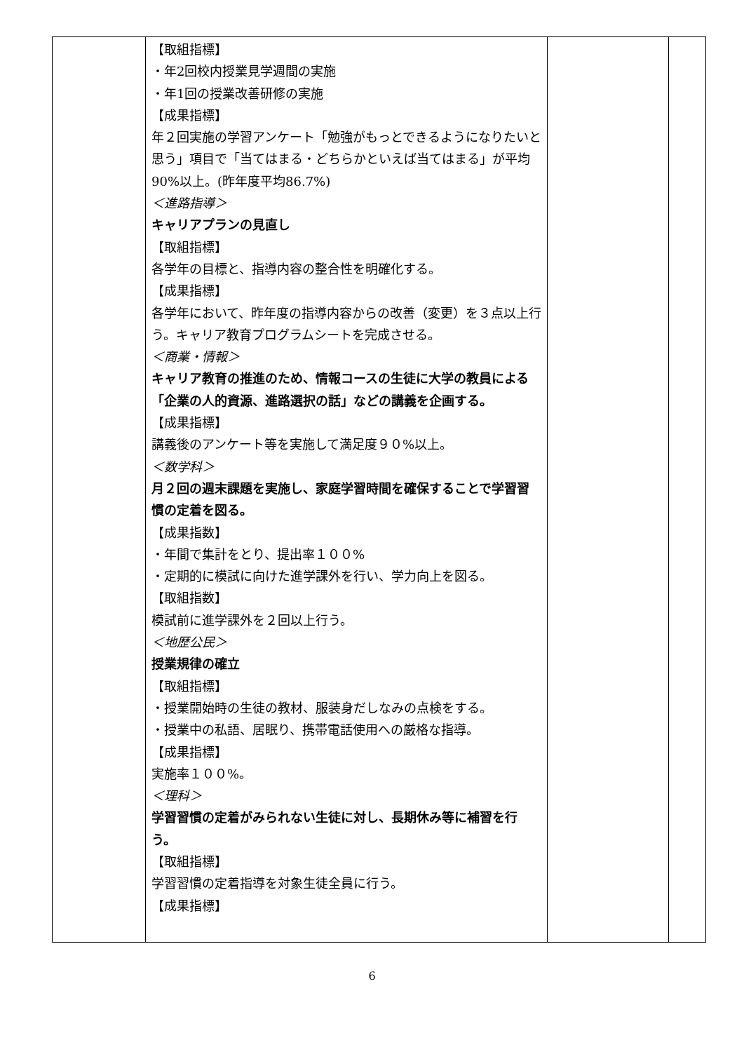| | 【取組指標】 ・年2回校内授業見学週間の実施 ・年1回の授業改善研修の実施 【成果指標】 年２回実施の学習アンケート「勉強がもっとできるようになりたいと思う」項目で「当てはまる・どちらかといえば当てはまる」が平均90%以上。(昨年度平均86.7%) ＜進路指導＞ キャリアプランの見直し 【取組指標】 各学年の目標と、指導内容の整合性を明確化する。 【成果指標】 各学年において、昨年度の指導内容からの改善（変更）を３点以上行う。キャリア教育プログラムシートを完成させる。 ＜商業・情報＞ キャリア教育の推進のため、情報コースの生徒に大学の教員による「企業の人的資源、進路選択の話」などの講義を企画する。 【成果指標】 講義後のアンケート等を実施して満足度９０%以上。 ＜数学科＞ 月２回の週末課題を実施し、家庭学習時間を確保することで学習習慣の定着を図る。 【成果指数】 ・年間で集計をとり、提出率１００% ・定期的に模試に向けた進学課外を行い、学力向上を図る。 【取組指数】 模試前に進学課外を２回以上行う。 ＜地歴公民＞ 授業規律の確立 【取組指標】 ・授業開始時の生徒の教材、服装身だしなみの点検をする。 ・授業中の私語、居眠り、携帯電話使用への厳格な指導。 【成果指標】 実施率１００%。 ＜理科＞ 学習習慣の定着がみられない生徒に対し、長期休み等に補習を行う。 【取組指標】 学習習慣の定着指導を対象生徒全員に行う。 【成果指標】 | | |
6